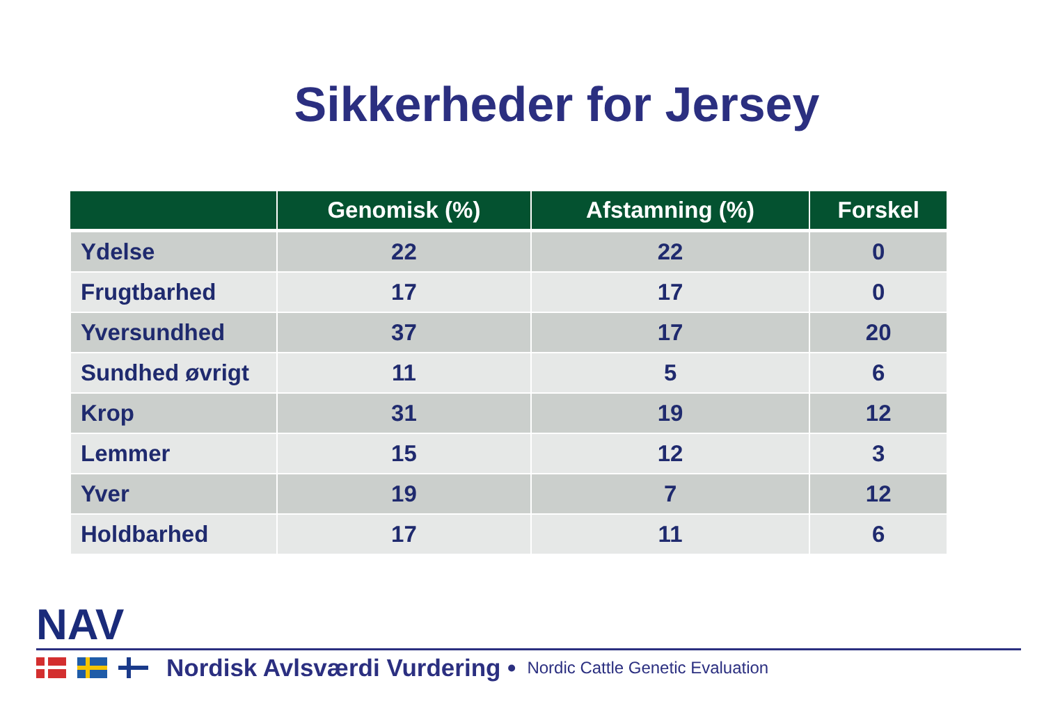Sikkerheder for Jersey
| | Genomisk (%) | Afstamning (%) | Forskel |
| --- | --- | --- | --- |
| Ydelse | 22 | 22 | 0 |
| Frugtbarhed | 17 | 17 | 0 |
| Yversundhed | 37 | 17 | 20 |
| Sundhed øvrigt | 11 | 5 | 6 |
| Krop | 31 | 19 | 12 |
| Lemmer | 15 | 12 | 3 |
| Yver | 19 | 7 | 12 |
| Holdbarhed | 17 | 11 | 6 |
NAV
Nordisk Avlsværdi Vurdering • Nordic Cattle Genetic Evaluation